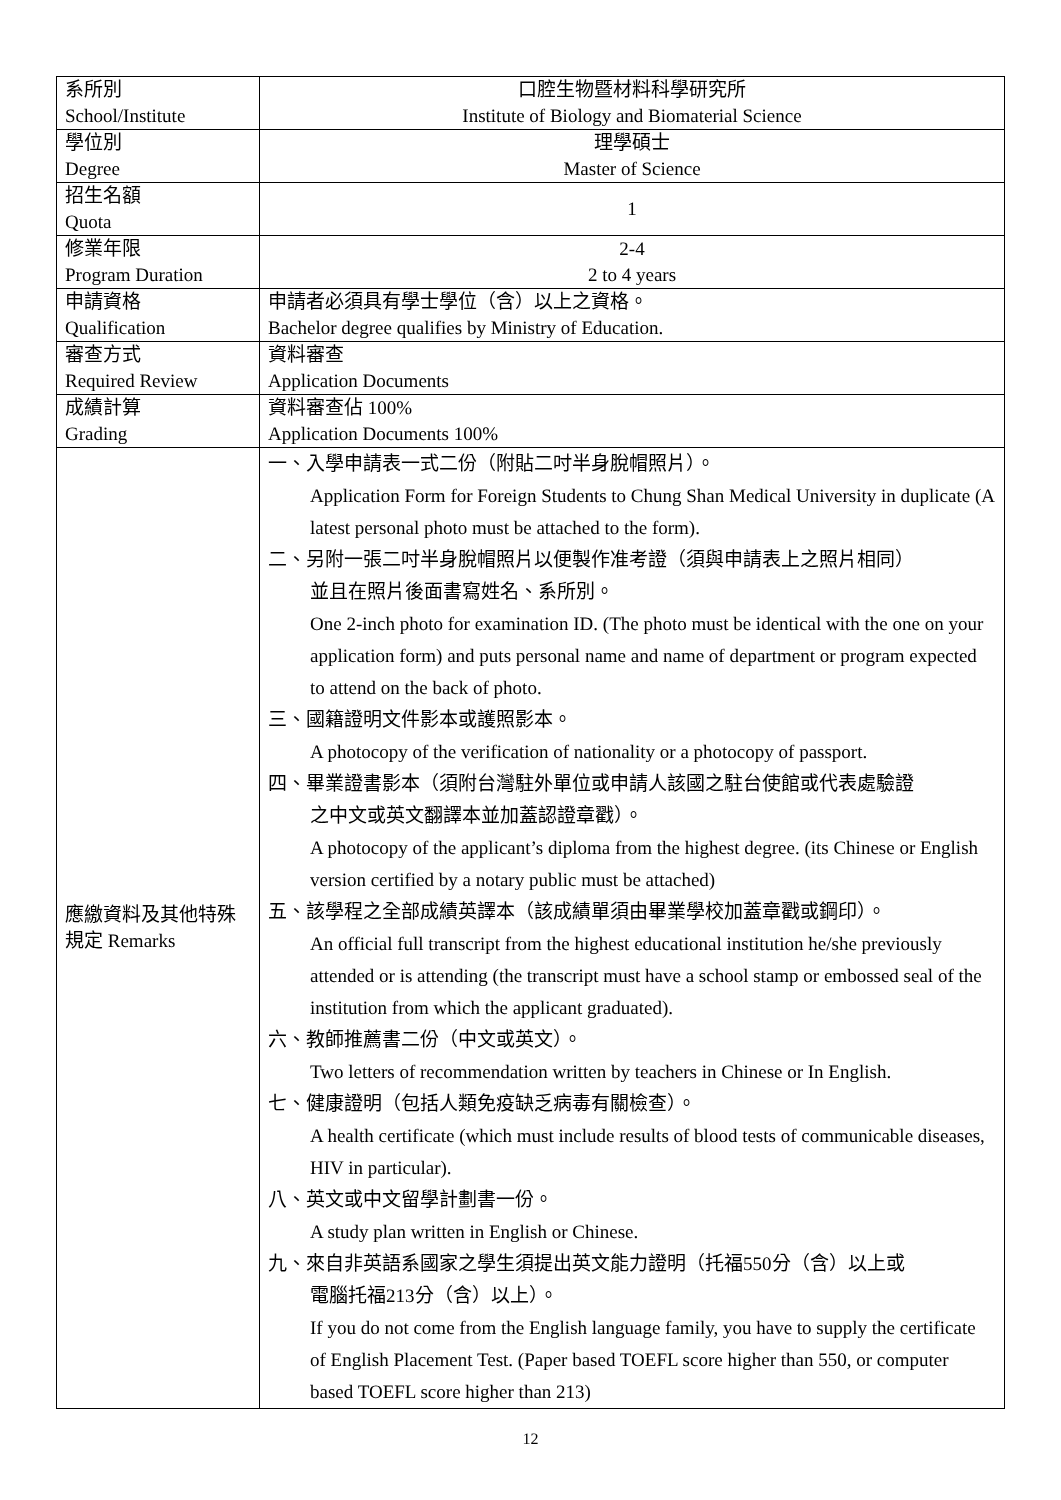| 系所別 School/Institute | 口腔生物暨材料科學研究所 Institute of Biology and Biomaterial Science |
| 學位別 Degree | 理學碩士 Master of Science |
| 招生名額 Quota | 1 |
| 修業年限 Program Duration | 2-4 2 to 4 years |
| 申請資格 Qualification | 申請者必須具有學士學位（含）以上之資格。 Bachelor degree qualifies by Ministry of Education. |
| 審查方式 Required Review | 資料審查 Application Documents |
| 成績計算 Grading | 資料審查佔 100% Application Documents 100% |
| 應繳資料及其他特殊規定 Remarks | 一、入學申請表一式二份（附貼二吋半身脫帽照片）。 Application Form for Foreign Students to Chung Shan Medical University in duplicate (A latest personal photo must be attached to the form). 二、另附一張二吋半身脫帽照片以便製作准考證（須與申請表上之照片相同） 並且在照片後面書寫姓名、系所別。 One 2-inch photo for examination ID. (The photo must be identical with the one on your application form) and puts personal name and name of department or program expected to attend on the back of photo. 三、國籍證明文件影本或護照影本。 A photocopy of the verification of nationality or a photocopy of passport. 四、畢業證書影本（須附台灣駐外單位或申請人該國之駐台使館或代表處驗證 之中文或英文翻譯本並加蓋認證章戳）。 A photocopy of the applicant’s diploma from the highest degree. (its Chinese or English version certified by a notary public must be attached) 五、該學程之全部成績英譯本（該成績單須由畢業學校加蓋章戳或鋼印）。 An official full transcript from the highest educational institution he/she previously attended or is attending (the transcript must have a school stamp or embossed seal of the institution from which the applicant graduated). 六、教師推薦書二份（中文或英文）。 Two letters of recommendation written by teachers in Chinese or In English. 七、健康證明（包括人類免疫缺乏病毒有關檢查）。 A health certificate (which must include results of blood tests of communicable diseases, HIV in particular). 八、英文或中文留學計劃書一份。 A study plan written in English or Chinese. 九、來自非英語系國家之學生須提出英文能力證明（托福550分（含）以上或 電腦托福213分（含）以上）。 If you do not come from the English language family, you have to supply the certificate of English Placement Test. (Paper based TOEFL score higher than 550, or computer based TOEFL score higher than 213) |
12